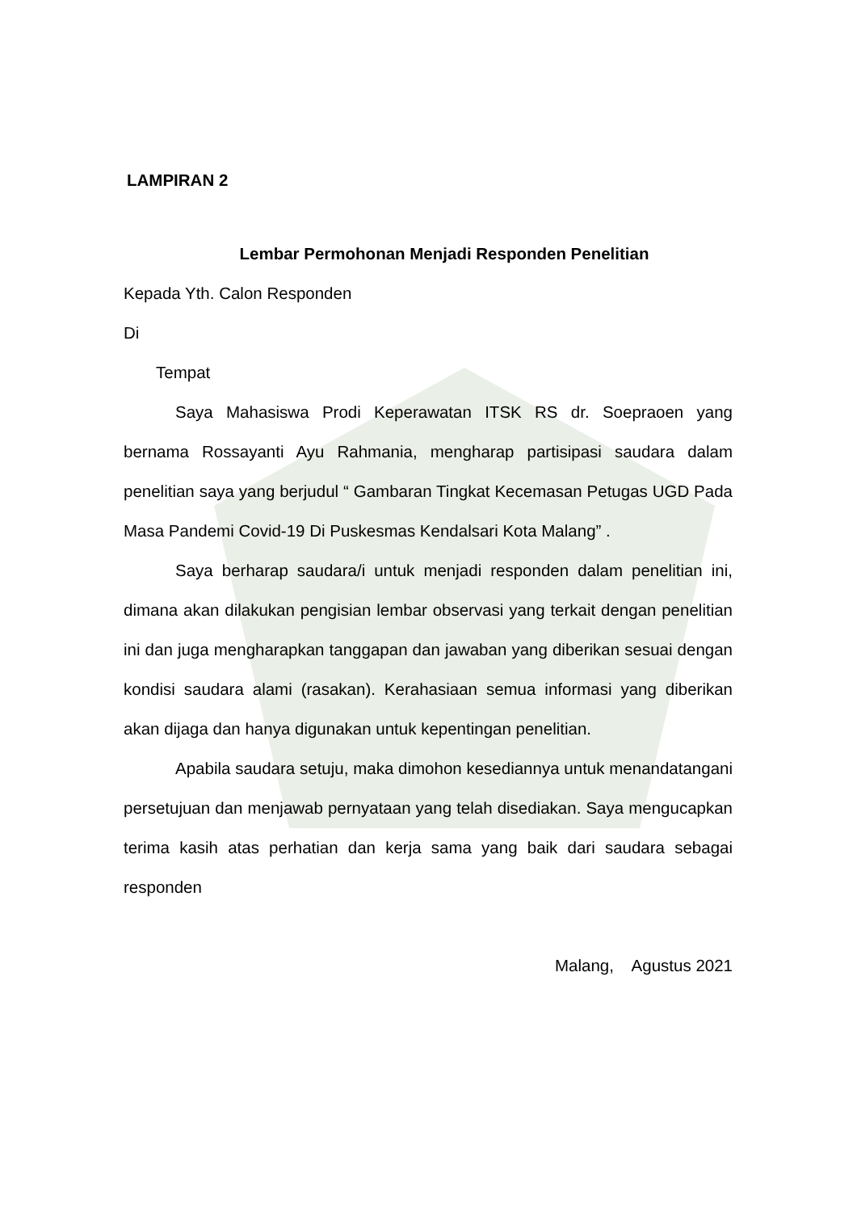LAMPIRAN 2
Lembar Permohonan Menjadi Responden Penelitian
Kepada Yth. Calon Responden
Di
Tempat
Saya Mahasiswa Prodi Keperawatan ITSK RS dr. Soepraoen yang bernama Rossayanti Ayu Rahmania, mengharap partisipasi saudara dalam penelitian saya yang berjudul “ Gambaran Tingkat Kecemasan Petugas UGD Pada Masa Pandemi Covid-19 Di Puskesmas Kendalsari Kota Malang” .
Saya berharap saudara/i untuk menjadi responden dalam penelitian ini, dimana akan dilakukan pengisian lembar observasi yang terkait dengan penelitian ini dan juga mengharapkan tanggapan dan jawaban yang diberikan sesuai dengan kondisi saudara alami (rasakan). Kerahasiaan semua informasi yang diberikan akan dijaga dan hanya digunakan untuk kepentingan penelitian.
Apabila saudara setuju, maka dimohon kesediannya untuk menandatangani persetujuan dan menjawab pernyataan yang telah disediakan. Saya mengucapkan terima kasih atas perhatian dan kerja sama yang baik dari saudara sebagai responden
Malang, Agustus 2021